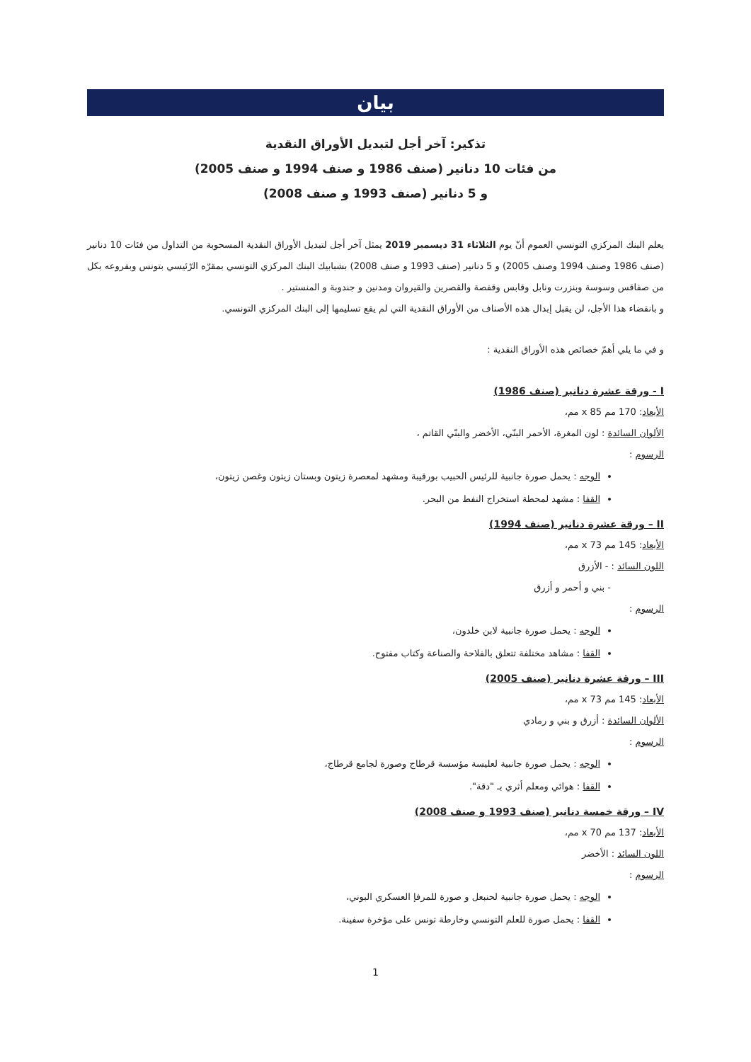بيان
تذكير: آخر أجل لتبديل الأوراق النقدية
من فئات 10 دنانير (صنف 1986 و صنف 1994 و صنف 2005)
و 5 دنانير (صنف 1993 و صنف 2008)
يعلم البنك المركزي التونسي العموم أنّ يوم الثلاثاء 31 ديسمبر 2019 يمثل آخر أجل لتبديل الأوراق النقدية المسحوبة من التداول من فئات 10 دنانير (صنف 1986 وصنف 1994 وصنف 2005) و 5 دنانير (صنف 1993 و صنف 2008) بشبابيك البنك المركزي التونسي بمقرّه الرّئيسي بتونس وبفروعه بكل من صفاقس وسوسة وبنزرت ونابل وقابس وقفصة والقصرين والقيروان ومدنين و جندوبة و المنستير .
و بانقضاء هذا الأجل، لن يقبل إبدال هذه الأصناف من الأوراق النقدية التي لم يقع تسليمها إلى البنك المركزي التونسي.
و في ما يلي أهمّ خصائص هذه الأوراق النقدية :
I - ورقة عشرة دنانير (صنف 1986)
الأبعاد: 170 مم x 85 مم،
الألوان السائدة : لون المغرة، الأحمر البنّي، الأخضر والبنّي القاتم ،
الرسوم :
الوجه : يحمل صورة جانبية للرئيس الحبيب بورقيبة ومشهد لمعصرة زيتون وبستان زيتون وغصن زيتون،
القفا : مشهد لمحطة استخراج النفط من البحر.
II – ورقة عشرة دنانير (صنف 1994)
الأبعاد: 145 مم x 73 مم،
اللون السائد : - الأزرق
- بني و أحمر و أزرق
الرسوم :
الوجه : يحمل صورة جانبية لابن خلدون،
القفا : مشاهد مختلفة تتعلق بالفلاحة والصناعة وكتاب مفتوح.
III – ورقة عشرة دنانير (صنف 2005)
الأبعاد: 145 مم x 73 مم،
الألوان السائدة : أزرق و بني و رمادي
الرسوم :
الوجه : يحمل صورة جانبية لعليسة مؤسسة قرطاج وصورة لجامع قرطاج،
القفا : هوائي ومعلم أثري بـ "دقة".
IV – ورقة خمسة دنانير (صنف 1993 و صنف 2008)
الأبعاد: 137 مم x 70 مم،
اللون السائد : الأخضر
الرسوم :
الوجه : يحمل صورة جانبية لحنبعل و صورة للمرفإ العسكري البوني،
القفا : يحمل صورة للعلم التونسي وخارطة تونس على مؤخرة سفينة.
1